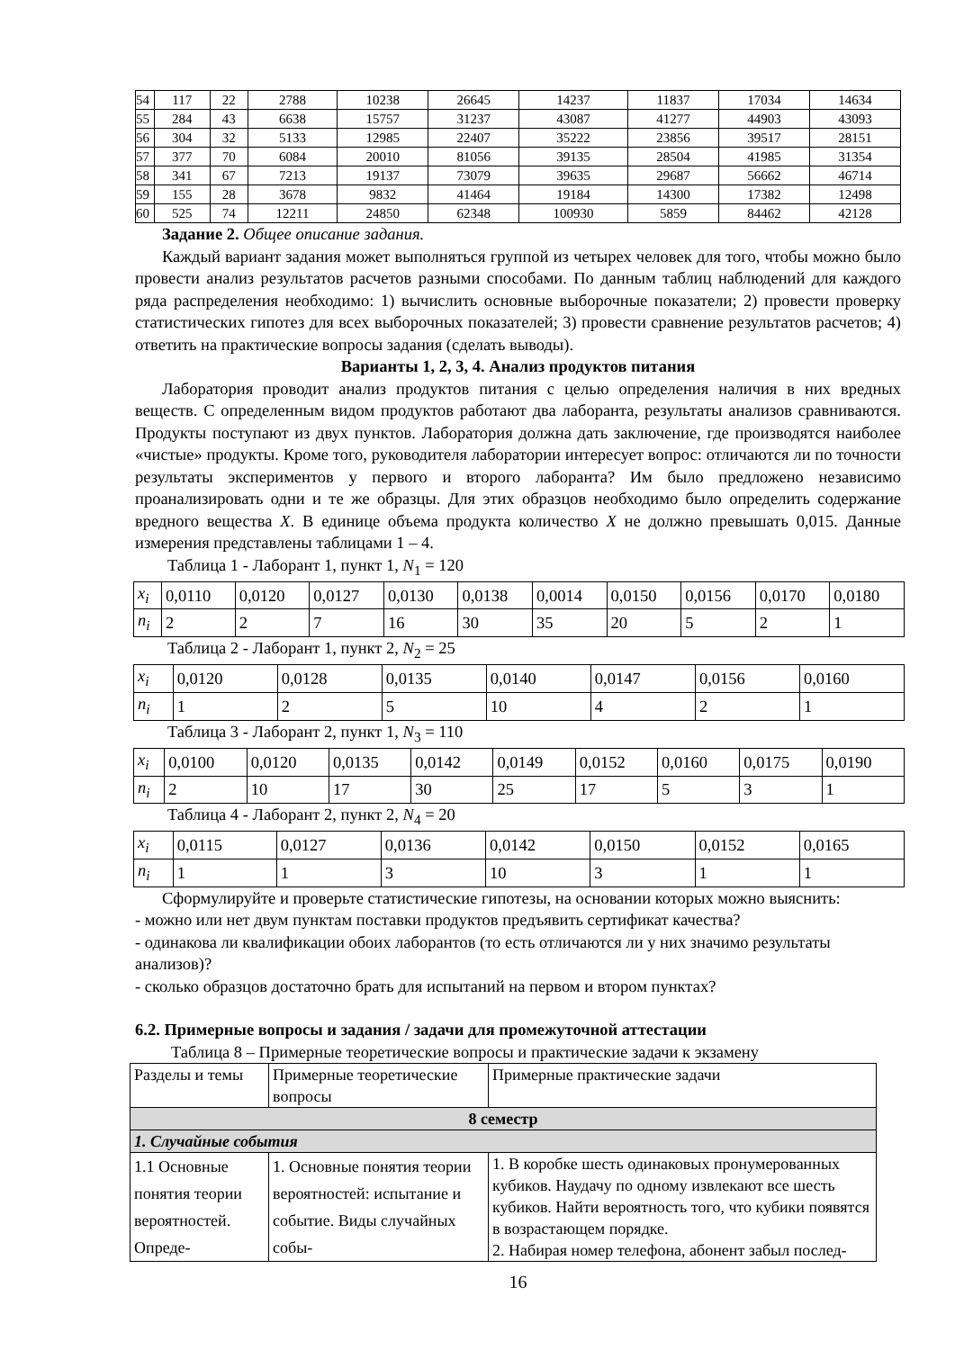| 54 | 117 | 22 | 2788 | 10238 | 26645 | 14237 | 11837 | 17034 | 14634 |
| 55 | 284 | 43 | 6638 | 15757 | 31237 | 43087 | 41277 | 44903 | 43093 |
| 56 | 304 | 32 | 5133 | 12985 | 22407 | 35222 | 23856 | 39517 | 28151 |
| 57 | 377 | 70 | 6084 | 20010 | 81056 | 39135 | 28504 | 41985 | 31354 |
| 58 | 341 | 67 | 7213 | 19137 | 73079 | 39635 | 29687 | 56662 | 46714 |
| 59 | 155 | 28 | 3678 | 9832 | 41464 | 19184 | 14300 | 17382 | 12498 |
| 60 | 525 | 74 | 12211 | 24850 | 62348 | 100930 | 5859 | 84462 | 42128 |
Задание 2. Общее описание задания.
Каждый вариант задания может выполняться группой из четырех человек для того, чтобы можно было провести анализ результатов расчетов разными способами. По данным таблиц наблюдений для каждого ряда распределения необходимо: 1) вычислить основные выборочные показатели; 2) провести проверку статистических гипотез для всех выборочных показателей; 3) провести сравнение результатов расчетов; 4) ответить на практические вопросы задания (сделать выводы).
Варианты 1, 2, 3, 4. Анализ продуктов питания
Лаборатория проводит анализ продуктов питания с целью определения наличия в них вредных веществ. С определенным видом продуктов работают два лаборанта, результаты анализов сравниваются. Продукты поступают из двух пунктов. Лаборатория должна дать заключение, где производятся наиболее «чистые» продукты. Кроме того, руководителя лаборатории интересует вопрос: отличаются ли по точности результаты экспериментов у первого и второго лаборанта? Им было предложено независимо проанализировать одни и те же образцы. Для этих образцов необходимо было определить содержание вредного вещества X. В единице объема продукта количество X не должно превышать 0,015. Данные измерения представлены таблицами 1 – 4.
Таблица 1 - Лаборант 1, пункт 1, N<sub>1</sub> = 120
| x<sub>i</sub> | 0,0110 | 0,0120 | 0,0127 | 0,0130 | 0,0138 | 0,0014 | 0,0150 | 0,0156 | 0,0170 | 0,0180 |
| n<sub>i</sub> | 2 | 2 | 7 | 16 | 30 | 35 | 20 | 5 | 2 | 1 |
Таблица 2 - Лаборант 1, пункт 2, N<sub>2</sub> = 25
| x<sub>i</sub> | 0,0120 | 0,0128 | 0,0135 | 0,0140 | 0,0147 | 0,0156 | 0,0160 |
| n<sub>i</sub> | 1 | 2 | 5 | 10 | 4 | 2 | 1 |
Таблица 3 - Лаборант 2, пункт 1, N<sub>3</sub> = 110
| x<sub>i</sub> | 0,0100 | 0,0120 | 0,0135 | 0,0142 | 0,0149 | 0,0152 | 0,0160 | 0,0175 | 0,0190 |
| n<sub>i</sub> | 2 | 10 | 17 | 30 | 25 | 17 | 5 | 3 | 1 |
Таблица 4 - Лаборант 2, пункт 2, N<sub>4</sub> = 20
| x<sub>i</sub> | 0,0115 | 0,0127 | 0,0136 | 0,0142 | 0,0150 | 0,0152 | 0,0165 |
| n<sub>i</sub> | 1 | 1 | 3 | 10 | 3 | 1 | 1 |
Сформулируйте и проверьте статистические гипотезы, на основании которых можно выяснить:
- можно или нет двум пунктам поставки продуктов предъявить сертификат качества?
- одинакова ли квалификации обоих лаборантов (то есть отличаются ли у них значимо результаты анализов)?
- сколько образцов достаточно брать для испытаний на первом и втором пунктах?
6.2. Примерные вопросы и задания / задачи для промежуточной аттестации
Таблица 8 – Примерные теоретические вопросы и практические задачи к экзамену
| Разделы и темы | Примерные теоретические вопросы | Примерные практические задачи |
| 8 семестр | | |
| 1. Случайные события | | |
| 1.1 Основные понятия теории вероятностей. Опреде- | 1. Основные понятия теории вероятностей: испытание и событие. Виды случайных собы- | 1. В коробке шесть одинаковых пронумерованных кубиков. Наудачу по одному извлекают все шесть кубиков. Найти вероятность того, что кубики появятся в возрастающем порядке. 2. Набирая номер телефона, абонент забыл послед- |
16